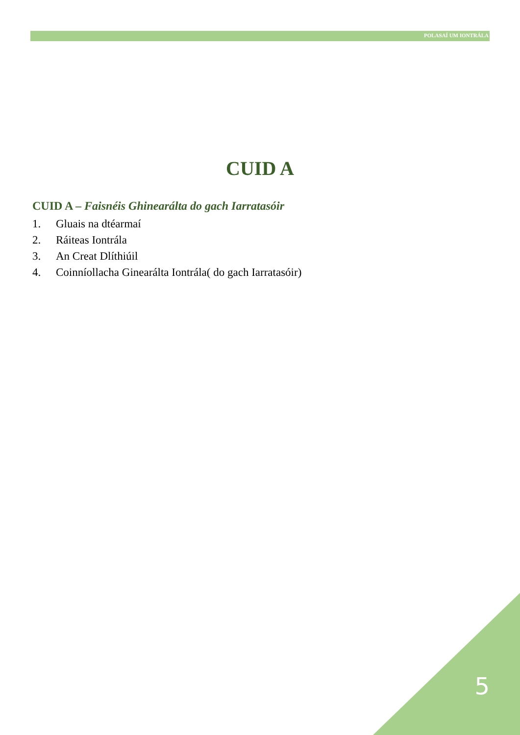POLASAÍ UM IONTRÁLA
CUID A
CUID A – Faisnéis Ghinearálta do gach Iarratasóir
1. Gluais na dtéarmaí
2. Ráiteas Iontrála
3. An Creat Dlíthiúil
4. Coinníollacha Ginearálta Iontrála( do gach Iarratasóir)
5